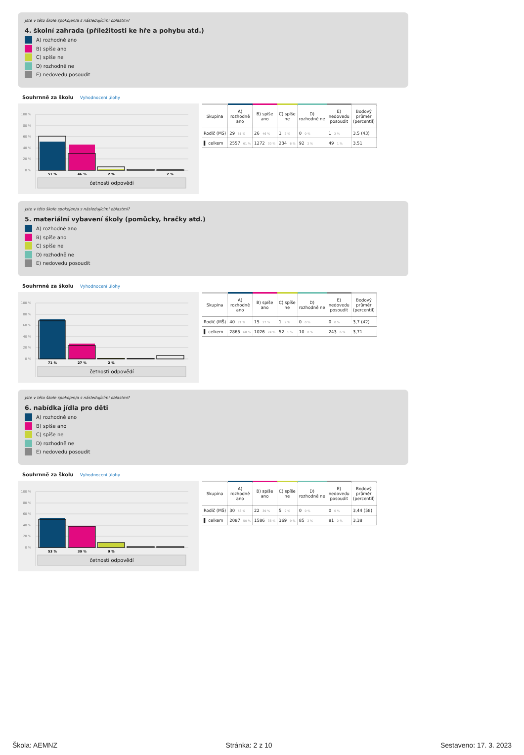Jste v této škole spokojen/a s následujícími oblastmi?
4. školní zahrada (příležitosti ke hře a pohybu atd.)
A) rozhodně ano
B) spíše ano
C) spíše ne
D) rozhodně ne
E) nedovedu posoudit
Souhrnně za školu Vyhodnocení úlohy
100 %
80 %
60 %
40 %
20 %
0 %
51 %
46 %
2 %
2 %
četnosti odpovědí
| Skupina | A) rozhodně ano | B) spíše ano | C) spíše ne | D) rozhodně ne | E) nedovedu posoudit | Bodový průměr (percentil) |
| --- | --- | --- | --- | --- | --- | --- |
| Rodič (MŠ) | 29 51 % | 26 46 % | 1 2 % | 0 0 % | 1 2 % | 3,5 (43) |
| ▌ celkem | 2557 61 % | 1272 30 % | 234 6 % | 92 2 % | 49 1 % | 3,51 |
Jste v této škole spokojen/a s následujícími oblastmi?
5. materiální vybavení školy (pomůcky, hračky atd.)
A) rozhodně ano
B) spíše ano
C) spíše ne
D) rozhodně ne
E) nedovedu posoudit
Souhrnně za školu Vyhodnocení úlohy
100 %
80 %
60 %
40 %
20 %
0 %
71 %
27 %
2 %
četnosti odpovědí
| Skupina | A) rozhodně ano | B) spíše ano | C) spíše ne | D) rozhodně ne | E) nedovedu posoudit | Bodový průměr (percentil) |
| --- | --- | --- | --- | --- | --- | --- |
| Rodič (MŠ) | 40 71 % | 15 27 % | 1 2 % | 0 0 % | 0 0 % | 3,7 (42) |
| ▌ celkem | 2865 68 % | 1026 24 % | 52 1 % | 10 0 % | 243 6 % | 3,71 |
Jste v této škole spokojen/a s následujícími oblastmi?
6. nabídka jídla pro děti
A) rozhodně ano
B) spíše ano
C) spíše ne
D) rozhodně ne
E) nedovedu posoudit
Souhrnně za školu Vyhodnocení úlohy
100 %
80 %
60 %
40 %
20 %
0 %
53 %
39 %
9 %
četnosti odpovědí
| Skupina | A) rozhodně ano | B) spíše ano | C) spíše ne | D) rozhodně ne | E) nedovedu posoudit | Bodový průměr (percentil) |
| --- | --- | --- | --- | --- | --- | --- |
| Rodič (MŠ) | 30 53 % | 22 39 % | 5 9 % | 0 0 % | 0 0 % | 3,44 (58) |
| ▌ celkem | 2087 50 % | 1586 38 % | 369 9 % | 85 2 % | 81 2 % | 3,38 |
Škola: AEMNZ Stránka: 2 z 10 Sestaveno: 17. 3. 2023